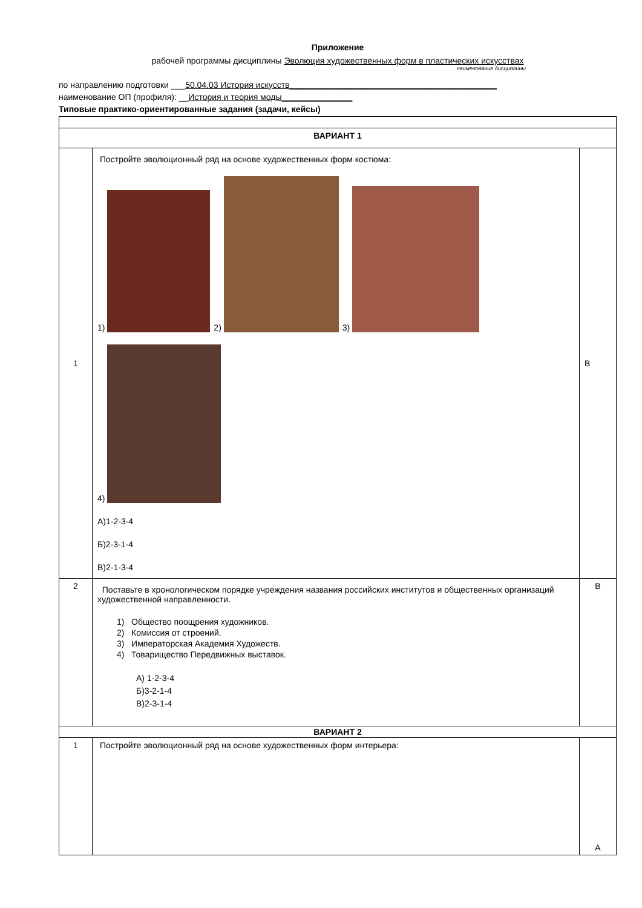Приложение
рабочей программы дисциплины Эволюция художественных форм в пластических искусствах
наименование дисциплины
по направлению подготовки ___50.04.03 История искусств____________________________________________
наименование ОП (профиля): __История и теория моды_______________
Типовые практико-ориентированные задания (задачи, кейсы)
| ВАРИАНТ 1 | | |
| 1 | Постройте эволюционный ряд на основе художественных форм костюма: 1) 2) 3) 4) А)1-2-3-4 Б)2-3-1-4 В)2-1-3-4 | В |
| 2 | Поставьте в хронологическом порядке учреждения названия российских институтов и общественных организаций художественной направленности. 1) Общество поощрения художников. 2) Комиссия от строений. 3) Императорская Академия Художеств. 4) Товарищество Передвижных выставок. А) 1-2-3-4 Б)3-2-1-4 В)2-3-1-4 | В |
| ВАРИАНТ 2 | | |
| 1 | Постройте эволюционный ряд на основе художественных форм интерьера: | А |